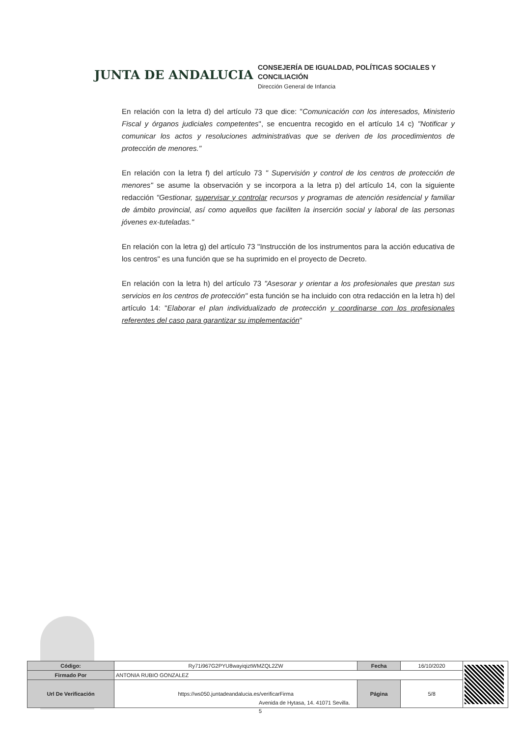JUNTA DE ANDALUCIA
CONSEJERÍA DE IGUALDAD, POLÍTICAS SOCIALES Y
CONCILIACIÓN
Dirección General de Infancia
En relación con la letra d) del artículo 73 que dice: "Comunicación con los interesados, Ministerio Fiscal y órganos judiciales competentes", se encuentra recogido en el artículo 14 c) "Notificar y comunicar los actos y resoluciones administrativas que se deriven de los procedimientos de protección de menores."
En relación con la letra f) del artículo 73 " Supervisión y control de los centros de protección de menores" se asume la observación y se incorpora a la letra p) del artículo 14, con la siguiente redacción "Gestionar, supervisar y controlar recursos y programas de atención residencial y familiar de ámbito provincial, así como aquellos que faciliten la inserción social y laboral de las personas jóvenes ex-tuteladas."
En relación con la letra g) del artículo 73 "Instrucción de los instrumentos para la acción educativa de los centros" es una función que se ha suprimido en el proyecto de Decreto.
En relación con la letra h) del artículo 73 "Asesorar y orientar a los profesionales que prestan sus servicios en los centros de protección" esta función se ha incluido con otra redacción en la letra h) del artículo 14: "Elaborar el plan individualizado de protección y coordinarse con los profesionales referentes del caso para garantizar su implementación"
Avenida de Hytasa, 14. 41071 Sevilla.
5
| Código: | Ry71i967G2PYU8wayiqiztWMZQL2ZW | Fecha | 16/10/2020 | |
| Firmado Por | ANTONIA RUBIO GONZALEZ | | | |
| Url De Verificación | https://ws050.juntadeandalucia.es/verificarFirma | Página | 5/8 | |